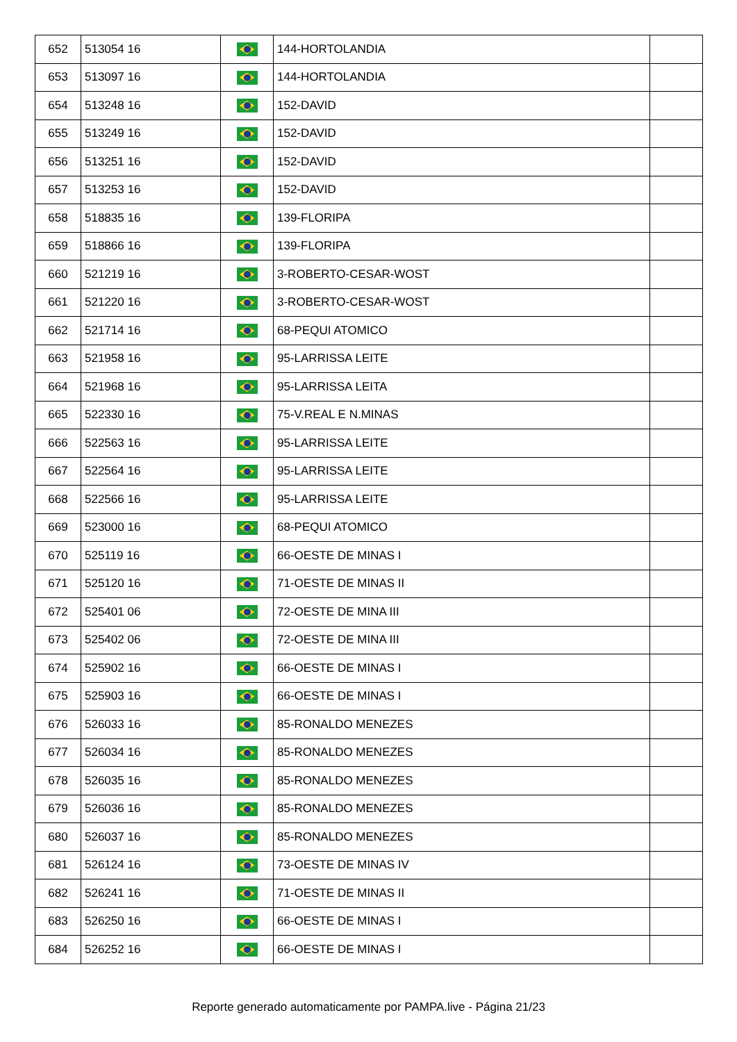| 652 | 513054 16 | | 144-HORTOLANDIA | |
| 653 | 513097 16 | | 144-HORTOLANDIA | |
| 654 | 513248 16 | | 152-DAVID | |
| 655 | 513249 16 | | 152-DAVID | |
| 656 | 513251 16 | | 152-DAVID | |
| 657 | 513253 16 | | 152-DAVID | |
| 658 | 518835 16 | | 139-FLORIPA | |
| 659 | 518866 16 | | 139-FLORIPA | |
| 660 | 521219 16 | | 3-ROBERTO-CESAR-WOST | |
| 661 | 521220 16 | | 3-ROBERTO-CESAR-WOST | |
| 662 | 521714 16 | | 68-PEQUI ATOMICO | |
| 663 | 521958 16 | | 95-LARRISSA LEITE | |
| 664 | 521968 16 | | 95-LARRISSA LEITA | |
| 665 | 522330 16 | | 75-V.REAL E N.MINAS | |
| 666 | 522563 16 | | 95-LARRISSA LEITE | |
| 667 | 522564 16 | | 95-LARRISSA LEITE | |
| 668 | 522566 16 | | 95-LARRISSA LEITE | |
| 669 | 523000 16 | | 68-PEQUI ATOMICO | |
| 670 | 525119 16 | | 66-OESTE DE MINAS I | |
| 671 | 525120 16 | | 71-OESTE DE MINAS II | |
| 672 | 525401 06 | | 72-OESTE DE MINA III | |
| 673 | 525402 06 | | 72-OESTE DE MINA III | |
| 674 | 525902 16 | | 66-OESTE DE MINAS I | |
| 675 | 525903 16 | | 66-OESTE DE MINAS I | |
| 676 | 526033 16 | | 85-RONALDO MENEZES | |
| 677 | 526034 16 | | 85-RONALDO MENEZES | |
| 678 | 526035 16 | | 85-RONALDO MENEZES | |
| 679 | 526036 16 | | 85-RONALDO MENEZES | |
| 680 | 526037 16 | | 85-RONALDO MENEZES | |
| 681 | 526124 16 | | 73-OESTE DE MINAS IV | |
| 682 | 526241 16 | | 71-OESTE DE MINAS II | |
| 683 | 526250 16 | | 66-OESTE DE MINAS I | |
| 684 | 526252 16 | | 66-OESTE DE MINAS I | |
Reporte generado automaticamente por PAMPA.live - Página 21/23